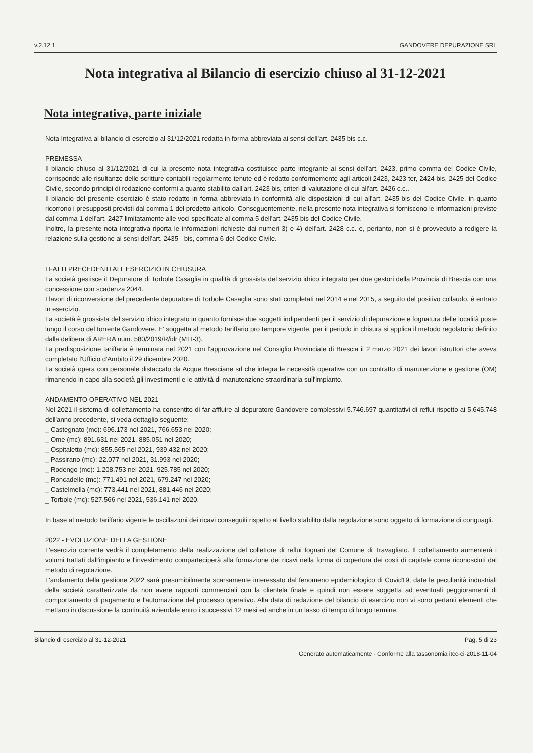v.2.12.1 GANDOVERE DEPURAZIONE SRL
Nota integrativa al Bilancio di esercizio chiuso al 31-12-2021
Nota integrativa, parte iniziale
Nota Integrativa al bilancio di esercizio al 31/12/2021 redatta in forma abbreviata ai sensi dell'art. 2435 bis c.c.
PREMESSA
Il bilancio chiuso al 31/12/2021 di cui la presente nota integrativa costituisce parte integrante ai sensi dell'art. 2423, primo comma del Codice Civile, corrisponde alle risultanze delle scritture contabili regolarmente tenute ed è redatto conformemente agli articoli 2423, 2423 ter, 2424 bis, 2425 del Codice Civile, secondo principi di redazione conformi a quanto stabilito dall'art. 2423 bis, criteri di valutazione di cui all'art. 2426 c.c..
Il bilancio del presente esercizio è stato redatto in forma abbreviata in conformità alle disposizioni di cui all'art. 2435-bis del Codice Civile, in quanto ricorrono i presupposti previsti dal comma 1 del predetto articolo. Conseguentemente, nella presente nota integrativa si forniscono le informazioni previste dal comma 1 dell'art. 2427 limitatamente alle voci specificate al comma 5 dell'art. 2435 bis del Codice Civile.
Inoltre, la presente nota integrativa riporta le informazioni richieste dai numeri 3) e 4) dell'art. 2428 c.c. e, pertanto, non si è provveduto a redigere la relazione sulla gestione ai sensi dell'art. 2435 - bis, comma 6 del Codice Civile.
I FATTI PRECEDENTI ALL'ESERCIZIO IN CHIUSURA
La società gestisce il Depuratore di Torbole Casaglia in qualità di grossista del servizio idrico integrato per due gestori della Provincia di Brescia con una concessione con scadenza 2044.
I lavori di riconversione del precedente depuratore di Torbole Casaglia sono stati completati nel 2014 e nel 2015, a seguito del positivo collaudo, è entrato in esercizio.
La società è grossista del servizio idrico integrato in quanto fornisce due soggetti indipendenti per il servizio di depurazione e fognatura delle località poste lungo il corso del torrente Gandovere. E' soggetta al metodo tariffario pro tempore vigente, per il periodo in chisura si applica il metodo regolatorio definito dalla delibera di ARERA num. 580/2019/R/idr (MTI-3).
La predisposizione tariffaria è terminata nel 2021 con l'approvazione nel Consiglio Provinciale di Brescia il 2 marzo 2021 dei lavori istruttori che aveva completato l'Ufficio d'Ambito il 29 dicembre 2020.
La società opera con personale distaccato da Acque Bresciane srl che integra le necessità operative con un contratto di manutenzione e gestione (OM) rimanendo in capo alla società gli investimenti e le attività di manutenzione straordinaria sull'impianto.
ANDAMENTO OPERATIVO NEL 2021
Nel 2021 il sistema di collettamento ha consentito di far affluire al depuratore Gandovere complessivi 5.746.697 quantitativi di reflui rispetto ai 5.645.748 dell'anno precedente, si veda dettaglio seguente:
_ Castegnato (mc): 696.173 nel 2021, 766.653 nel 2020;
_ Ome (mc): 891.631 nel 2021, 885.051 nel 2020;
_ Ospitaletto (mc): 855.565 nel 2021, 939.432 nel 2020;
_ Passirano (mc): 22.077 nel 2021, 31.993 nel 2020;
_ Rodengo (mc): 1.208.753 nel 2021, 925.785 nel 2020;
_ Roncadelle (mc): 771.491 nel 2021, 679.247 nel 2020;
_ Castelmella (mc): 773.441 nel 2021, 881.446 nel 2020;
_ Torbole (mc): 527.566 nel 2021, 536.141 nel 2020.
In base al metodo tariffario vigente le oscillazioni dei ricavi conseguiti rispetto al livello stabilito dalla regolazione sono oggetto di formazione di conguagli.
2022 - EVOLUZIONE DELLA GESTIONE
L'esercizio corrente vedrà il completamento della realizzazione del collettore di reflui fognari del Comune di Travagliato. Il collettamento aumenterà i volumi trattati dall'impianto e l'investimento comparteciperà alla formazione dei ricavi nella forma di copertura dei costi di capitale come riconosciuti dal metodo di regolazione.
L'andamento della gestione 2022 sarà presumibilmente scarsamente interessato dal fenomeno epidemiologico di Covid19, date le peculiarità industriali della società caratterizzate da non avere rapporti commerciali con la clientela finale e quindi non essere soggetta ad eventuali peggioramenti di comportamento di pagamento e l'automazione del processo operativo. Alla data di redazione del bilancio di esercizio non vi sono pertanti elementi che mettano in discussione la continuità aziendale entro i successivi 12 mesi ed anche in un lasso di tempo di lungo termine.
Bilancio di esercizio al 31-12-2021 Pag. 5 di 23
Generato automaticamente - Conforme alla tassonomia itcc-ci-2018-11-04